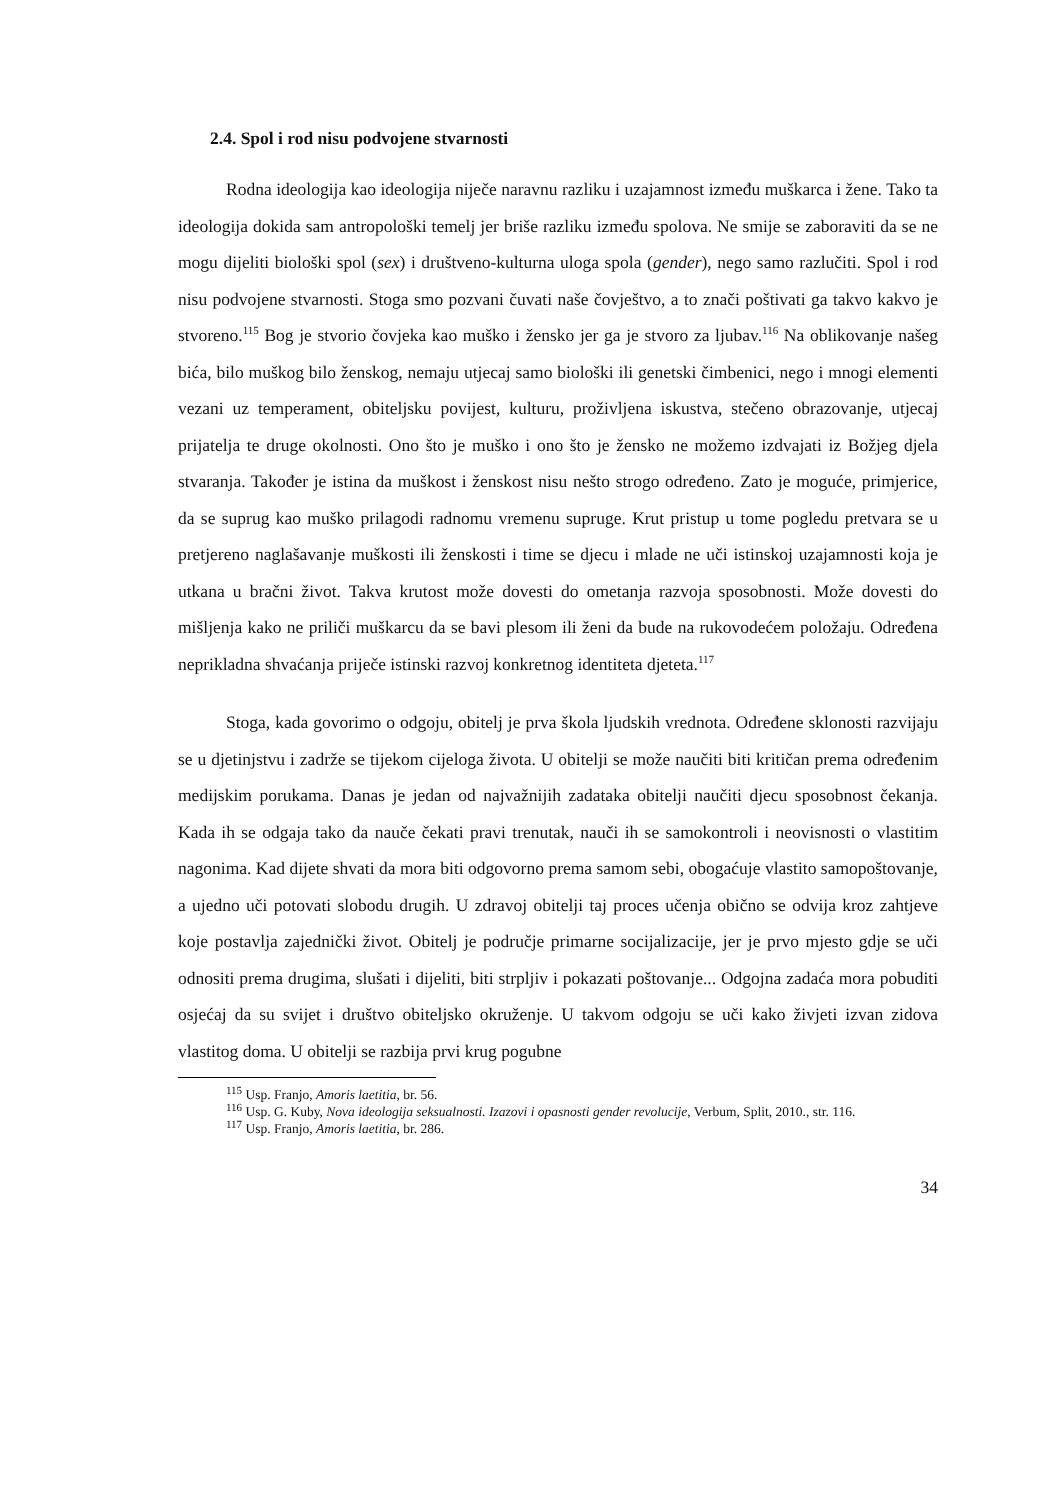2.4. Spol i rod nisu podvojene stvarnosti
Rodna ideologija kao ideologija niječe naravnu razliku i uzajamnost između muškarca i žene. Tako ta ideologija dokida sam antropološki temelj jer briše razliku između spolova. Ne smije se zaboraviti da se ne mogu dijeliti biološki spol (sex) i društveno-kulturna uloga spola (gender), nego samo razlučiti. Spol i rod nisu podvojene stvarnosti. Stoga smo pozvani čuvati naše čovještvo, a to znači poštivati ga takvo kakvo je stvoreno.<sup>115</sup> Bog je stvorio čovjeka kao muško i žensko jer ga je stvoro za ljubav.<sup>116</sup> Na oblikovanje našeg bića, bilo muškog bilo ženskog, nemaju utjecaj samo biološki ili genetski čimbenici, nego i mnogi elementi vezani uz temperament, obiteljsku povijest, kulturu, proživljena iskustva, stečeno obrazovanje, utjecaj prijatelja te druge okolnosti. Ono što je muško i ono što je žensko ne možemo izdvajati iz Božjeg djela stvaranja. Također je istina da muškost i ženskost nisu nešto strogo određeno. Zato je moguće, primjerice, da se suprug kao muško prilagodi radnomu vremenu supruge. Krut pristup u tome pogledu pretvara se u pretjereno naglašavanje muškosti ili ženskosti i time se djecu i mlade ne uči istinskoj uzajamnosti koja je utkana u bračni život. Takva krutost može dovesti do ometanja razvoja sposobnosti. Može dovesti do mišljenja kako ne priliči muškarcu da se bavi plesom ili ženi da bude na rukovodećem položaju. Određena neprikladna shvaćanja priječe istinski razvoj konkretnog identiteta djeteta.<sup>117</sup>
Stoga, kada govorimo o odgoju, obitelj je prva škola ljudskih vrednota. Određene sklonosti razvijaju se u djetinjstvu i zadrže se tijekom cijeloga života. U obitelji se može naučiti biti kritičan prema određenim medijskim porukama. Danas je jedan od najvažnijih zadataka obitelji naučiti djecu sposobnost čekanja. Kada ih se odgaja tako da nauče čekati pravi trenutak, nauči ih se samokontroli i neovisnosti o vlastitim nagonima. Kad dijete shvati da mora biti odgovorno prema samom sebi, obogaćuje vlastito samopoštovanje, a ujedno uči potovati slobodu drugih. U zdravoj obitelji taj proces učenja obično se odvija kroz zahtjeve koje postavlja zajednički život. Obitelj je područje primarne socijalizacije, jer je prvo mjesto gdje se uči odnositi prema drugima, slušati i dijeliti, biti strpljiv i pokazati poštovanje... Odgojna zadaća mora pobuditi osjećaj da su svijet i društvo obiteljsko okruženje. U takvom odgoju se uči kako živjeti izvan zidova vlastitog doma. U obitelji se razbija prvi krug pogubne
<sup>115</sup> Usp. Franjo, Amoris laetitia, br. 56.
<sup>116</sup> Usp. G. Kuby, Nova ideologija seksualnosti. Izazovi i opasnosti gender revolucije, Verbum, Split, 2010., str. 116.
<sup>117</sup> Usp. Franjo, Amoris laetitia, br. 286.
34